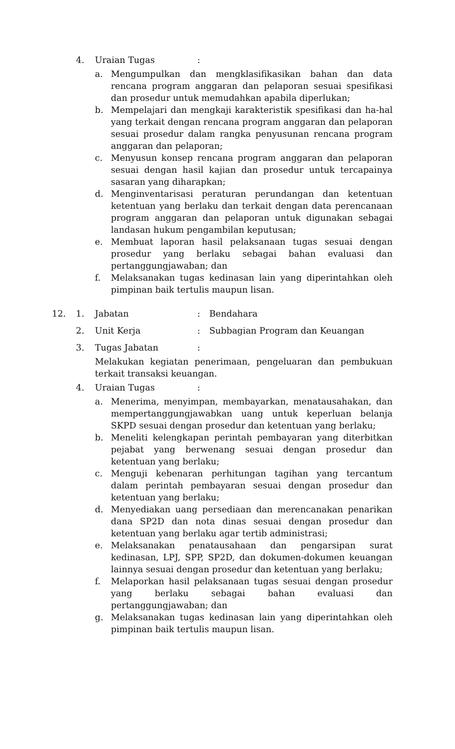4. Uraian Tugas:
a. Mengumpulkan dan mengklasifikasikan bahan dan data rencana program anggaran dan pelaporan sesuai spesifikasi dan prosedur untuk memudahkan apabila diperlukan;
b. Mempelajari dan mengkaji karakteristik spesifikasi dan ha-hal yang terkait dengan rencana program anggaran dan pelaporan sesuai prosedur dalam rangka penyusunan rencana program anggaran dan pelaporan;
c. Menyusun konsep rencana program anggaran dan pelaporan sesuai dengan hasil kajian dan prosedur untuk tercapainya sasaran yang diharapkan;
d. Menginventarisasi peraturan perundangan dan ketentuan ketentuan yang berlaku dan terkait dengan data perencanaan program anggaran dan pelaporan untuk digunakan sebagai landasan hukum pengambilan keputusan;
e. Membuat laporan hasil pelaksanaan tugas sesuai dengan prosedur yang berlaku sebagai bahan evaluasi dan pertanggungjawaban; dan
f. Melaksanakan tugas kedinasan lain yang diperintahkan oleh pimpinan baik tertulis maupun lisan.
12. 1. Jabatan: Bendahara
2. Unit Kerja: Subbagian Program dan Keuangan
3. Tugas Jabatan:
Melakukan kegiatan penerimaan, pengeluaran dan pembukuan terkait transaksi keuangan.
4. Uraian Tugas:
a. Menerima, menyimpan, membayarkan, menatausahakan, dan mempertanggungjawabkan uang untuk keperluan belanja SKPD sesuai dengan prosedur dan ketentuan yang berlaku;
b. Meneliti kelengkapan perintah pembayaran yang diterbitkan pejabat yang berwenang sesuai dengan prosedur dan ketentuan yang berlaku;
c. Menguji kebenaran perhitungan tagihan yang tercantum dalam perintah pembayaran sesuai dengan prosedur dan ketentuan yang berlaku;
d. Menyediakan uang persediaan dan merencanakan penarikan dana SP2D dan nota dinas sesuai dengan prosedur dan ketentuan yang berlaku agar tertib administrasi;
e. Melaksanakan penatausahaan dan pengarsipan surat kedinasan, LPJ, SPP, SP2D, dan dokumen-dokumen keuangan lainnya sesuai dengan prosedur dan ketentuan yang berlaku;
f. Melaporkan hasil pelaksanaan tugas sesuai dengan prosedur yang berlaku sebagai bahan evaluasi dan pertanggungjawaban; dan
g. Melaksanakan tugas kedinasan lain yang diperintahkan oleh pimpinan baik tertulis maupun lisan.